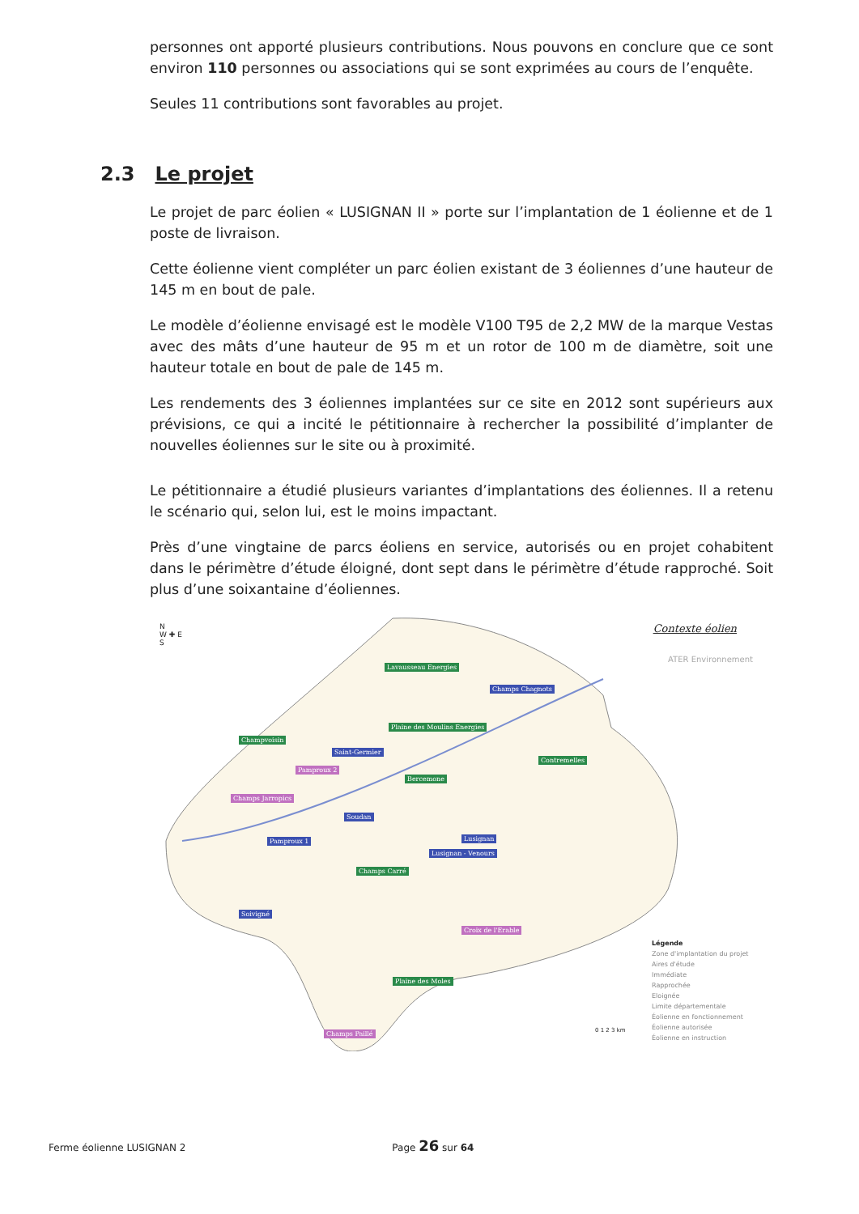personnes ont apporté plusieurs contributions. Nous pouvons en conclure que ce sont environ 110 personnes ou associations qui se sont exprimées au cours de l’enquête.
Seules 11 contributions sont favorables au projet.
2.3 Le projet
Le projet de parc éolien « LUSIGNAN II » porte sur l’implantation de 1 éolienne et de 1 poste de livraison.
Cette éolienne vient compléter un parc éolien existant de 3 éoliennes d’une hauteur de 145 m en bout de pale.
Le modèle d’éolienne envisagé est le modèle V100 T95 de 2,2 MW de la marque Vestas avec des mâts d’une hauteur de 95 m et un rotor de 100 m de diamètre, soit une hauteur totale en bout de pale de 145 m.
Les rendements des 3 éoliennes implantées sur ce site en 2012 sont supérieurs aux prévisions, ce qui a incité le pétitionnaire à rechercher la possibilité d’implanter de nouvelles éoliennes sur le site ou à proximité.
Le pétitionnaire a étudié plusieurs variantes d’implantations des éoliennes. Il a retenu le scénario qui, selon lui, est le moins impactant.
Près d’une vingtaine de parcs éoliens en service, autorisés ou en projet cohabitent dans le périmètre d’étude éloigné, dont sept dans le périmètre d’étude rapproché. Soit plus d’une soixantaine d’éoliennes.
N
W ✚ E
S
Contexte éolien
ATER Environnement
Lavausseau Energies
Champs Chagnots
Plaine des Moulins Energies
Champvoisin
Saint-Germier
Pamproux 2
Bercemone
Contremelles
Champs Jarropics
Soudan
Pamproux 1 Lusignan
Lusignan - Venours
Champs Carré
Soivigné
Croix de l'Erable
Plaine des Moles
Champs Paillé
Légende
Zone d'implantation du projet
Aires d'étude
Immédiate
Rapprochée
Eloignée
Limite départementale
Éolienne en fonctionnement
Éolienne autorisée
Éolienne en instruction
0 1 2 3 km
Ferme éolienne LUSIGNAN 2 Page 26 sur 64